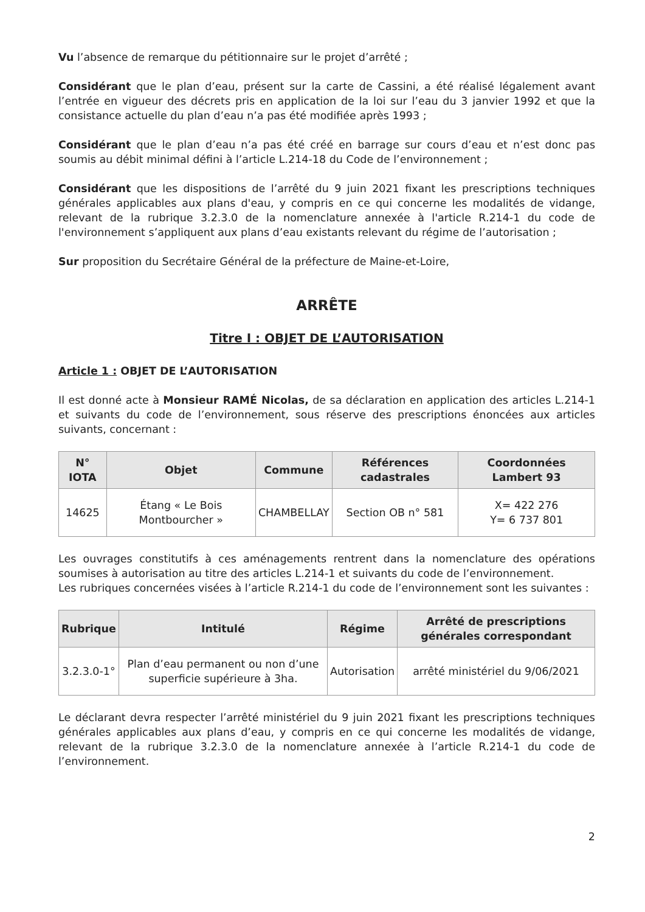Vu l’absence de remarque du pétitionnaire sur le projet d’arrêté ;
Considérant que le plan d’eau, présent sur la carte de Cassini, a été réalisé légalement avant l’entrée en vigueur des décrets pris en application de la loi sur l’eau du 3 janvier 1992 et que la consistance actuelle du plan d’eau n’a pas été modifiée après 1993 ;
Considérant que le plan d’eau n’a pas été créé en barrage sur cours d’eau et n’est donc pas soumis au débit minimal défini à l’article L.214-18 du Code de l’environnement ;
Considérant que les dispositions de l’arrêté du 9 juin 2021 fixant les prescriptions techniques générales applicables aux plans d'eau, y compris en ce qui concerne les modalités de vidange, relevant de la rubrique 3.2.3.0 de la nomenclature annexée à l'article R.214-1 du code de l'environnement s’appliquent aux plans d’eau existants relevant du régime de l’autorisation ;
Sur proposition du Secrétaire Général de la préfecture de Maine-et-Loire,
ARRÊTE
Titre I : OBJET DE L’AUTORISATION
Article 1 : OBJET DE L’AUTORISATION
Il est donné acte à Monsieur RAMÉ Nicolas, de sa déclaration en application des articles L.214-1 et suivants du code de l’environnement, sous réserve des prescriptions énoncées aux articles suivants, concernant :
| N° IOTA | Objet | Commune | Références cadastrales | Coordonnées Lambert 93 |
| --- | --- | --- | --- | --- |
| 14625 | Étang « Le Bois Montbourcher » | CHAMBELLAY | Section OB n° 581 | X= 422 276 Y= 6 737 801 |
Les ouvrages constitutifs à ces aménagements rentrent dans la nomenclature des opérations soumises à autorisation au titre des articles L.214-1 et suivants du code de l’environnement.
Les rubriques concernées visées à l’article R.214-1 du code de l’environnement sont les suivantes :
| Rubrique | Intitulé | Régime | Arrêté de prescriptions générales correspondant |
| --- | --- | --- | --- |
| 3.2.3.0-1° | Plan d’eau permanent ou non d’une superficie supérieure à 3ha. | Autorisation | arrêté ministériel du 9/06/2021 |
Le déclarant devra respecter l’arrêté ministériel du 9 juin 2021 fixant les prescriptions techniques générales applicables aux plans d’eau, y compris en ce qui concerne les modalités de vidange, relevant de la rubrique 3.2.3.0 de la nomenclature annexée à l’article R.214-1 du code de l’environnement.
2